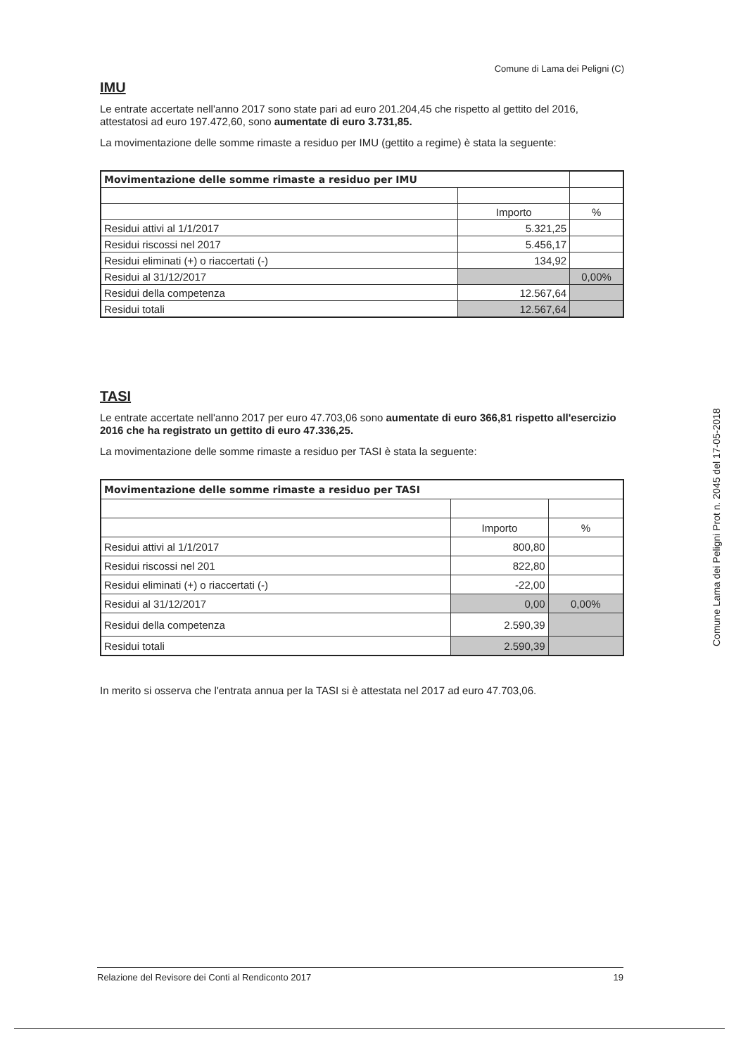Comune di Lama dei Peligni (C)
IMU
Le entrate accertate nell'anno 2017 sono state pari ad euro 201.204,45 che rispetto al gettito del 2016, attestatosi ad euro 197.472,60, sono aumentate di euro 3.731,85.
La movimentazione delle somme rimaste a residuo per IMU (gettito a regime) è stata la seguente:
| Movimentazione delle somme rimaste a residuo per IMU | | |
| | Importo | % |
| Residui attivi al 1/1/2017 | 5.321,25 | |
| Residui riscossi nel 2017 | 5.456,17 | |
| Residui eliminati (+) o riaccertati (-) | 134,92 | |
| Residui al 31/12/2017 | | 0,00% |
| Residui della competenza | 12.567,64 | |
| Residui totali | 12.567,64 | |
TASI
Le entrate accertate nell'anno 2017 per euro 47.703,06 sono aumentate di euro 366,81 rispetto all'esercizio 2016 che ha registrato un gettito di euro 47.336,25.
La movimentazione delle somme rimaste a residuo per TASI è stata la seguente:
| Movimentazione delle somme rimaste a residuo per TASI | | |
| | Importo | % |
| Residui attivi al 1/1/2017 | 800,80 | |
| Residui riscossi nel 201 | 822,80 | |
| Residui eliminati (+) o riaccertati (-) | -22,00 | |
| Residui al 31/12/2017 | 0,00 | 0,00% |
| Residui della competenza | 2.590,39 | |
| Residui totali | 2.590,39 | |
In merito si osserva che l'entrata annua per la TASI si è attestata nel 2017 ad euro 47.703,06.
Relazione del Revisore dei Conti al Rendiconto 2017 19
Comune Lama dei Peligni Prot n. 2045 del 17-05-2018